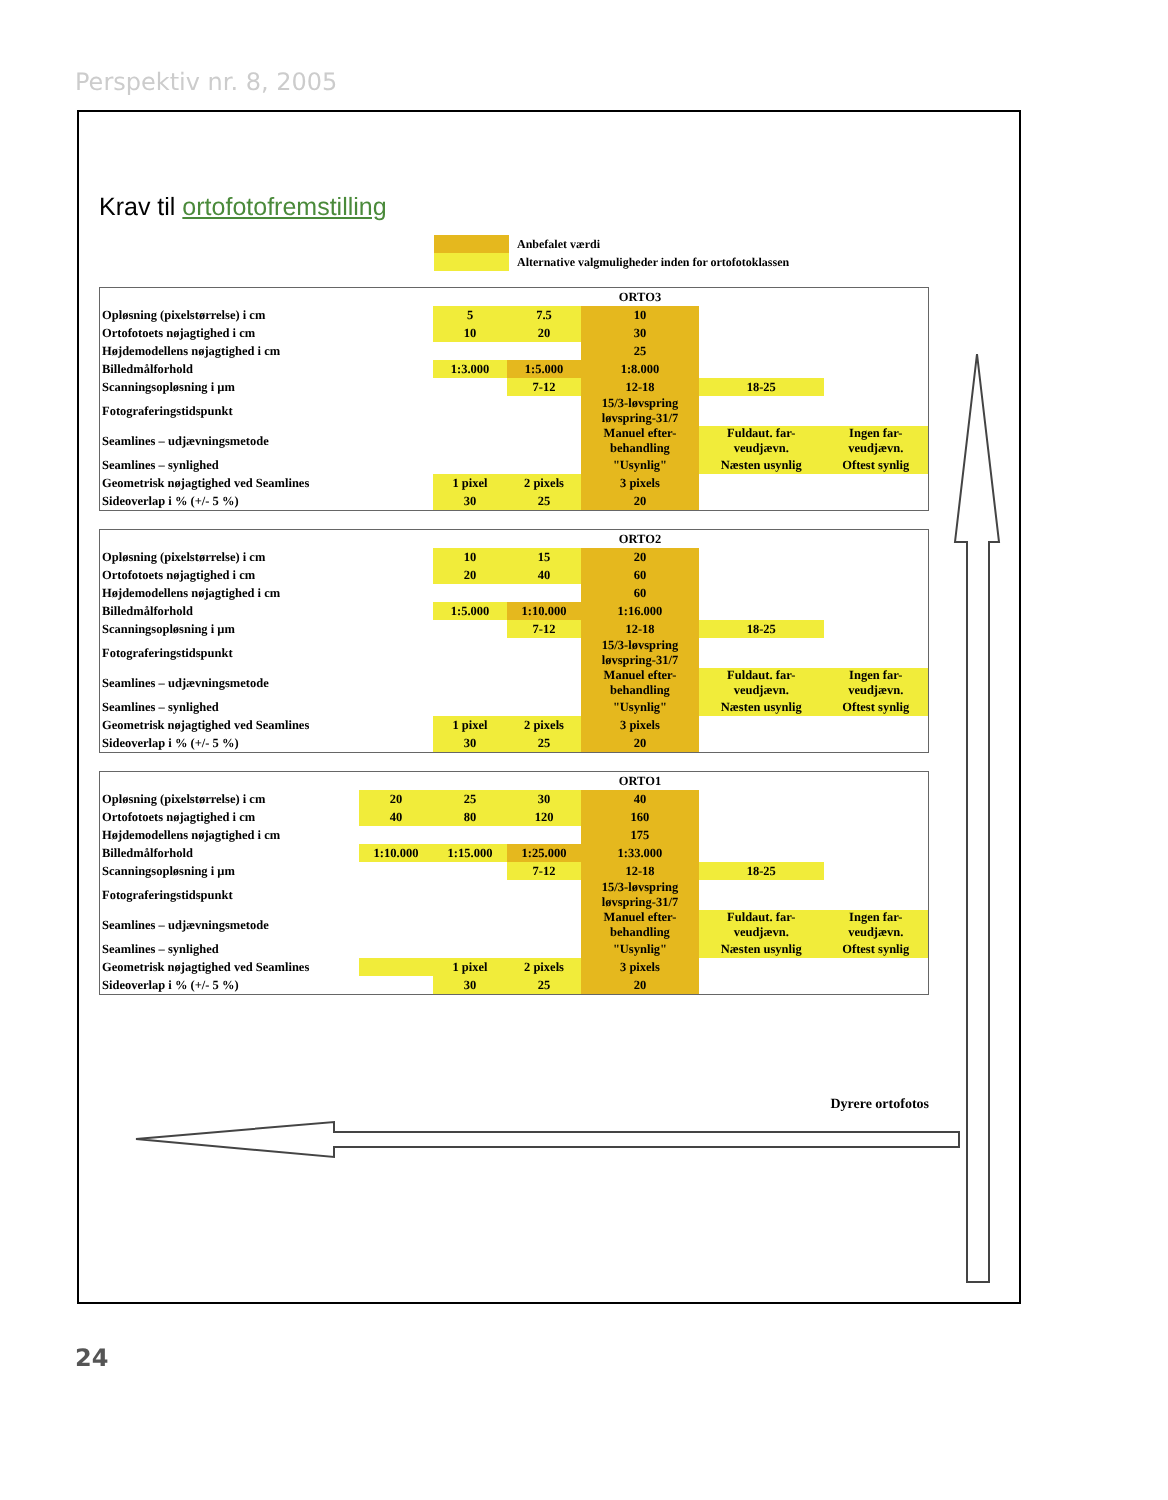Perspektiv nr. 8, 2005
Krav til ortofotofremstilling
Anbefalet værdi
Alternative valgmuligheder inden for ortofotoklassen
| | | | | ORTO3 | | |
| Opløsning (pixelstørrelse) i cm | | 5 | 7.5 | 10 | | |
| Ortofotoets nøjagtighed i cm | | 10 | 20 | 30 | | |
| Højdemodellens nøjagtighed i cm | | | | 25 | | |
| Billedmålforhold | | 1:3.000 | 1:5.000 | 1:8.000 | | |
| Scanningsopløsning i µm | | | 7-12 | 12-18 | 18-25 | |
| Fotograferingstidspunkt | | | | 15/3-løvspring løvspring-31/7 | | |
| Seamlines – udjævningsmetode | | | | Manuel efter- behandling | Fuldaut. far- veudjævn. | Ingen far- veudjævn. |
| Seamlines – synlighed | | | | "Usynlig" | Næsten usynlig | Oftest synlig |
| Geometrisk nøjagtighed ved Seamlines | | 1 pixel | 2 pixels | 3 pixels | | |
| Sideoverlap i % (+/- 5 %) | | 30 | 25 | 20 | | |
| | | | | ORTO2 | | |
| Opløsning (pixelstørrelse) i cm | | 10 | 15 | 20 | | |
| Ortofotoets nøjagtighed i cm | | 20 | 40 | 60 | | |
| Højdemodellens nøjagtighed i cm | | | | 60 | | |
| Billedmålforhold | | 1:5.000 | 1:10.000 | 1:16.000 | | |
| Scanningsopløsning i µm | | | 7-12 | 12-18 | 18-25 | |
| Fotograferingstidspunkt | | | | 15/3-løvspring løvspring-31/7 | | |
| Seamlines – udjævningsmetode | | | | Manuel efter- behandling | Fuldaut. far- veudjævn. | Ingen far- veudjævn. |
| Seamlines – synlighed | | | | "Usynlig" | Næsten usynlig | Oftest synlig |
| Geometrisk nøjagtighed ved Seamlines | | 1 pixel | 2 pixels | 3 pixels | | |
| Sideoverlap i % (+/- 5 %) | | 30 | 25 | 20 | | |
| | | | | ORTO1 | | |
| Opløsning (pixelstørrelse) i cm | 20 | 25 | 30 | 40 | | |
| Ortofotoets nøjagtighed i cm | 40 | 80 | 120 | 160 | | |
| Højdemodellens nøjagtighed i cm | | | | 175 | | |
| Billedmålforhold | 1:10.000 | 1:15.000 | 1:25.000 | 1:33.000 | | |
| Scanningsopløsning i µm | | | 7-12 | 12-18 | 18-25 | |
| Fotograferingstidspunkt | | | | 15/3-løvspring løvspring-31/7 | | |
| Seamlines – udjævningsmetode | | | | Manuel efter- behandling | Fuldaut. far- veudjævn. | Ingen far- veudjævn. |
| Seamlines – synlighed | | | | "Usynlig" | Næsten usynlig | Oftest synlig |
| Geometrisk nøjagtighed ved Seamlines | | 1 pixel | 2 pixels | 3 pixels | | |
| Sideoverlap i % (+/- 5 %) | | 30 | 25 | 20 | | |
Dyrere ortofotos
24